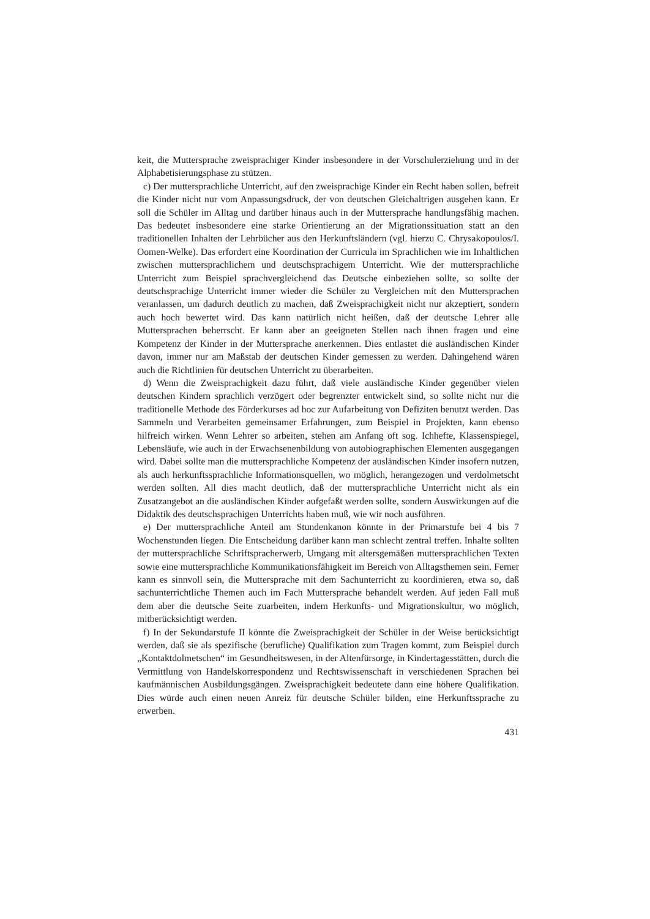keit, die Muttersprache zweisprachiger Kinder insbesondere in der Vorschulerziehung und in der Alphabetisierungsphase zu stützen.
c) Der muttersprachliche Unterricht, auf den zweisprachige Kinder ein Recht haben sollen, befreit die Kinder nicht nur vom Anpassungsdruck, der von deutschen Gleichaltrigen ausgehen kann. Er soll die Schüler im Alltag und darüber hinaus auch in der Muttersprache handlungsfähig machen. Das bedeutet insbesondere eine starke Orientierung an der Migrationssituation statt an den traditionellen Inhalten der Lehrbücher aus den Herkunftsländern (vgl. hierzu C. Chrysakopoulos/I. Oomen-Welke). Das erfordert eine Koordination der Curricula im Sprachlichen wie im Inhaltlichen zwischen muttersprachlichem und deutschsprachigem Unterricht. Wie der muttersprachliche Unterricht zum Beispiel sprachvergleichend das Deutsche einbeziehen sollte, so sollte der deutschsprachige Unterricht immer wieder die Schüler zu Vergleichen mit den Muttersprachen veranlassen, um dadurch deutlich zu machen, daß Zweisprachigkeit nicht nur akzeptiert, sondern auch hoch bewertet wird. Das kann natürlich nicht heißen, daß der deutsche Lehrer alle Muttersprachen beherrscht. Er kann aber an geeigneten Stellen nach ihnen fragen und eine Kompetenz der Kinder in der Muttersprache anerkennen. Dies entlastet die ausländischen Kinder davon, immer nur am Maßstab der deutschen Kinder gemessen zu werden. Dahingehend wären auch die Richtlinien für deutschen Unterricht zu überarbeiten.
d) Wenn die Zweisprachigkeit dazu führt, daß viele ausländische Kinder gegenüber vielen deutschen Kindern sprachlich verzögert oder begrenzter entwickelt sind, so sollte nicht nur die traditionelle Methode des Förderkurses ad hoc zur Aufarbeitung von Defiziten benutzt werden. Das Sammeln und Verarbeiten gemeinsamer Erfahrungen, zum Beispiel in Projekten, kann ebenso hilfreich wirken. Wenn Lehrer so arbeiten, stehen am Anfang oft sog. Ichhefte, Klassenspiegel, Lebensläufe, wie auch in der Erwachsenenbildung von autobiographischen Elementen ausgegangen wird. Dabei sollte man die muttersprachliche Kompetenz der ausländischen Kinder insofern nutzen, als auch herkunftssprachliche Informationsquellen, wo möglich, herangezogen und verdolmetscht werden sollten. All dies macht deutlich, daß der muttersprachliche Unterricht nicht als ein Zusatzangebot an die ausländischen Kinder aufgefaßt werden sollte, sondern Auswirkungen auf die Didaktik des deutschsprachigen Unterrichts haben muß, wie wir noch ausführen.
e) Der muttersprachliche Anteil am Stundenkanon könnte in der Primarstufe bei 4 bis 7 Wochenstunden liegen. Die Entscheidung darüber kann man schlecht zentral treffen. Inhalte sollten der muttersprachliche Schriftspracherwerb, Umgang mit altersgemäßen muttersprachlichen Texten sowie eine muttersprachliche Kommunikationsfähigkeit im Bereich von Alltagsthemen sein. Ferner kann es sinnvoll sein, die Muttersprache mit dem Sachunterricht zu koordinieren, etwa so, daß sachunterrichtliche Themen auch im Fach Muttersprache behandelt werden. Auf jeden Fall muß dem aber die deutsche Seite zuarbeiten, indem Herkunfts- und Migrationskultur, wo möglich, mitberücksichtigt werden.
f) In der Sekundarstufe II könnte die Zweisprachigkeit der Schüler in der Weise berücksichtigt werden, daß sie als spezifische (berufliche) Qualifikation zum Tragen kommt, zum Beispiel durch „Kontaktdolmetschen“ im Gesundheitswesen, in der Altenfürsorge, in Kindertagesstätten, durch die Vermittlung von Handelskorrespondenz und Rechtswissenschaft in verschiedenen Sprachen bei kaufmännischen Ausbildungsgängen. Zweisprachigkeit bedeutete dann eine höhere Qualifikation. Dies würde auch einen neuen Anreiz für deutsche Schüler bilden, eine Herkunftssprache zu erwerben.
431